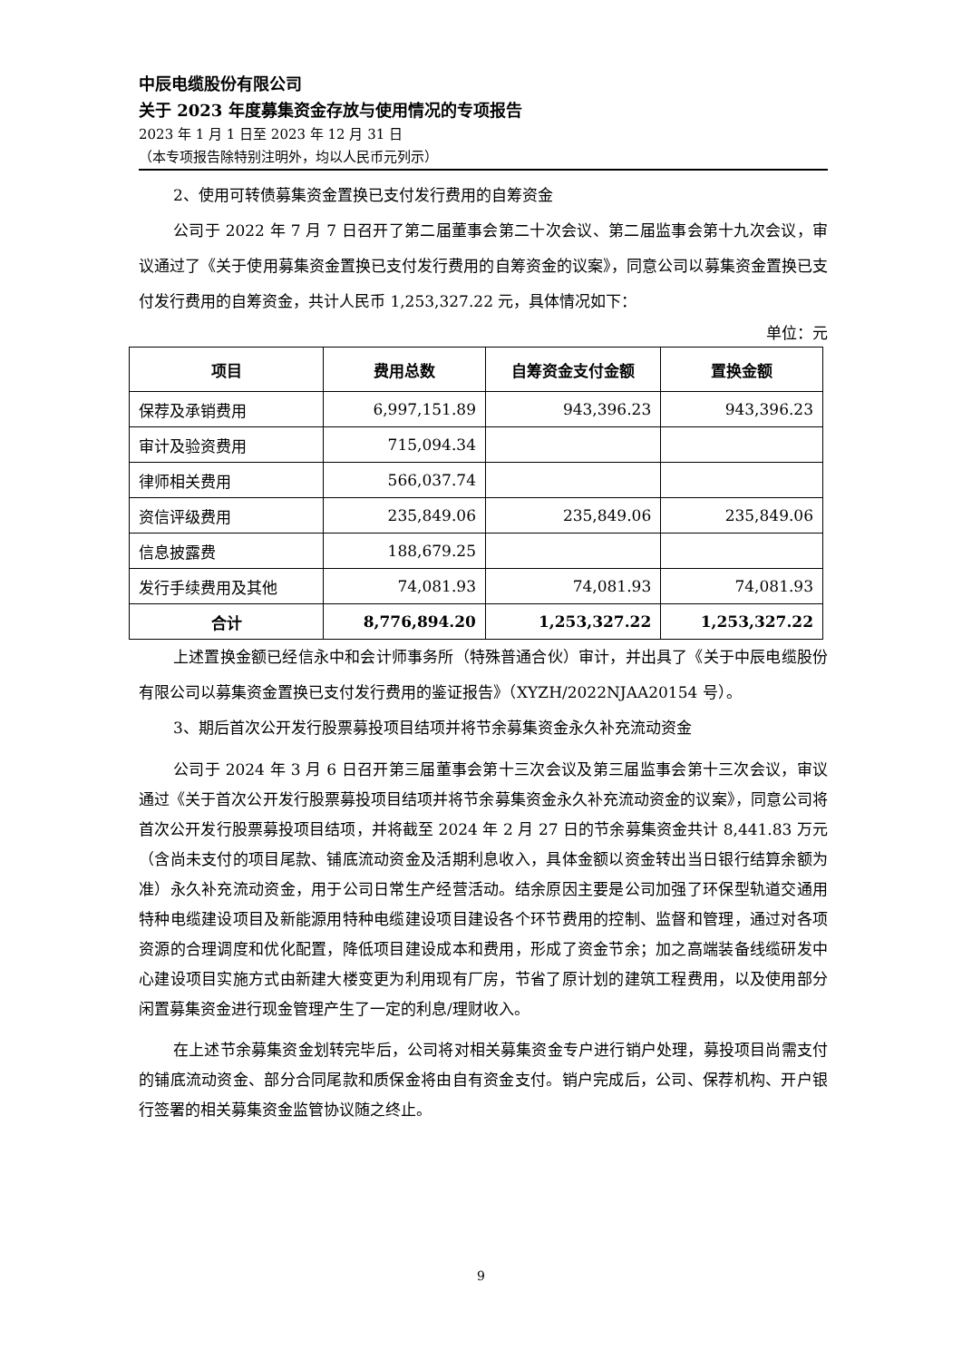中辰电缆股份有限公司
关于 2023 年度募集资金存放与使用情况的专项报告
2023 年 1 月 1 日至 2023 年 12 月 31 日
（本专项报告除特别注明外，均以人民币元列示）
2、使用可转债募集资金置换已支付发行费用的自筹资金
公司于 2022 年 7 月 7 日召开了第二届董事会第二十次会议、第二届监事会第十九次会议，审议通过了《关于使用募集资金置换已支付发行费用的自筹资金的议案》，同意公司以募集资金置换已支付发行费用的自筹资金，共计人民币 1,253,327.22 元，具体情况如下：
单位：元
| 项目 | 费用总数 | 自筹资金支付金额 | 置换金额 |
| --- | --- | --- | --- |
| 保荐及承销费用 | 6,997,151.89 | 943,396.23 | 943,396.23 |
| 审计及验资费用 | 715,094.34 | | |
| 律师相关费用 | 566,037.74 | | |
| 资信评级费用 | 235,849.06 | 235,849.06 | 235,849.06 |
| 信息披露费 | 188,679.25 | | |
| 发行手续费用及其他 | 74,081.93 | 74,081.93 | 74,081.93 |
| 合计 | 8,776,894.20 | 1,253,327.22 | 1,253,327.22 |
上述置换金额已经信永中和会计师事务所（特殊普通合伙）审计，并出具了《关于中辰电缆股份有限公司以募集资金置换已支付发行费用的鉴证报告》（XYZH/2022NJAA20154 号）。
3、期后首次公开发行股票募投项目结项并将节余募集资金永久补充流动资金
公司于 2024 年 3 月 6 日召开第三届董事会第十三次会议及第三届监事会第十三次会议，审议通过《关于首次公开发行股票募投项目结项并将节余募集资金永久补充流动资金的议案》，同意公司将首次公开发行股票募投项目结项，并将截至 2024 年 2 月 27 日的节余募集资金共计 8,441.83 万元（含尚未支付的项目尾款、铺底流动资金及活期利息收入，具体金额以资金转出当日银行结算余额为准）永久补充流动资金，用于公司日常生产经营活动。结余原因主要是公司加强了环保型轨道交通用特种电缆建设项目及新能源用特种电缆建设项目建设各个环节费用的控制、监督和管理，通过对各项资源的合理调度和优化配置，降低项目建设成本和费用，形成了资金节余；加之高端装备线缆研发中心建设项目实施方式由新建大楼变更为利用现有厂房，节省了原计划的建筑工程费用，以及使用部分闲置募集资金进行现金管理产生了一定的利息/理财收入。
在上述节余募集资金划转完毕后，公司将对相关募集资金专户进行销户处理，募投项目尚需支付的铺底流动资金、部分合同尾款和质保金将由自有资金支付。销户完成后，公司、保荐机构、开户银行签署的相关募集资金监管协议随之终止。
9